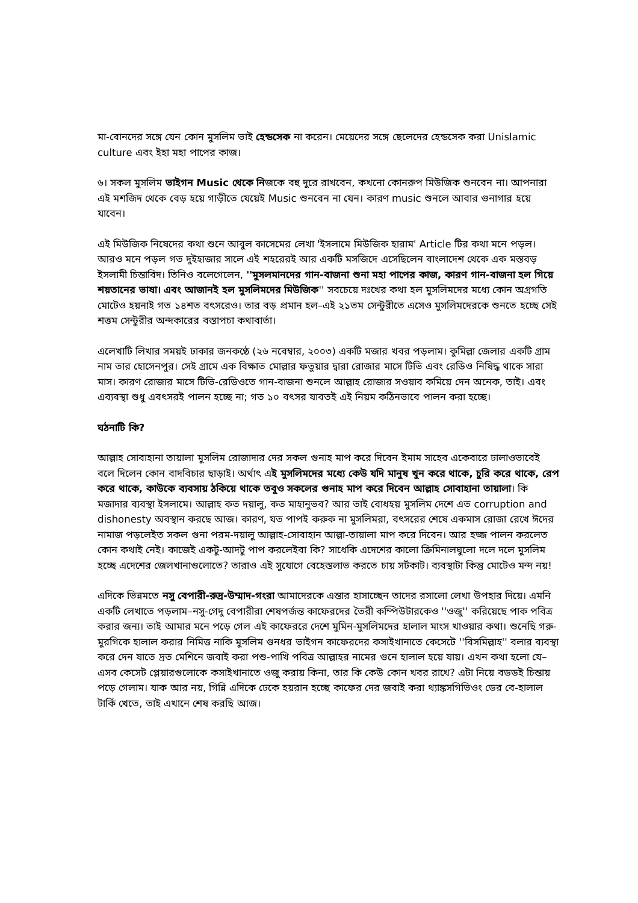মা-বোনদের সঙ্গে যেন কোন মুসলিম ভাই হেন্ডসেক না করেন। মেয়েদের সঙ্গে ছেলেদের হেন্ডসেক করা Unislamic culture এবং ইহা মহা পাপের কাজ।
৬। সকল মুসলিম ভাইগন Music থেকে নিজকে বহু দুরে রাখবেন, কখনো কোনরুপ মিউজিক শুনবেন না। আপনারা এই মশজিদ থেকে বেড় হয়ে গাড়ীতে যেয়েই Music শুনবেন না যেন। কারণ music শুনলে আবার গুনাগার হয়ে যাবেন।
এই মিউজিক নিষেদের কথা শুনে আবুল কাসেমের লেখা 'ইসলামে মিউজিক হারাম' Article টির কথা মনে পড়ল। আরও মনে পড়ল গত দুইহাজার সালে এই শহরেরই আর একটি মসজিদে এসেছিলেন বাংলাদেশ থেকে এক মস্তবড় ইসলামী চিন্তাবিদ। তিনিও বলেগেলেন, ''মুসলমানদের গান-বাজনা শুনা মহা পাপের কাজ, কারণ গান-বাজনা হল গিয়ে শয়তানের ভাষা। এবং আজানই হল মুসলিমদের মিউজিক'' সবচেয়ে দঃখের কথা হল মুসলিমদের মধ্যে কোন অগ্রগতি মোটেও হয়নাই গত ১৪শত বৎসরেও। তার বড় প্রমান হল–এই ২১তম সেন্টুরীতে এসেও মুসলিমদেরকে শুনতে হচ্ছে সেই শত্তম সেন্টুরীর অন্দকারের বস্তাপচা কথাবার্তা।
এলেখাটি লিখার সময়ই ঢাকার জনকণ্ঠে (২৬ নবেম্বার, ২০০৩) একটি মজার খবর পড়লাম। কুমিল্লা জেলার একটি গ্রাম নাম তার হোসেনপুর। সেই গ্রামে এক বিক্ষাত মোল্লার ফতুয়ার দ্বারা রোজার মাসে টিভি এবং রেডিও নিষিদ্ধ থাকে সারা মাস। কারণ রোজার মাসে টিভি-রেডিওতে গান-বাজনা শুনলে আল্লাহ রোজার সওয়াব কমিয়ে দেন অনেক, তাই। এবং এব্যবস্থা শুধু এবৎসরই পালন হচ্ছে না; গত ১০ বৎসর যাবতই এই নিয়ম কঠিনভাবে পালন করা হচ্ছে।
ঘঠনাটি কি?
আল্লাহ সোবাহানা তায়ালা মুসলিম রোজাদার দের সকল গুনাহ মাপ করে দিবেন ইমাম সাহেব একেবারে ঢালাওভাবেই বলে দিলেন কোন বাদবিচার ছাড়াই। অর্থাৎ এই মুসলিমদের মধ্যে কেউ যদি মানুষ খুন করে থাকে, চুরি করে থাকে, রেপ করে থাকে, কাউকে ব্যবসায় ঠকিয়ে থাকে তবুও সকলের গুনাহ মাপ করে দিবেন আল্লাহ সোবাহানা তায়ালা। কি মজাদার ব্যবস্থা ইসলামে। আল্লাহ কত দয়ালু, কত মাহানুভব? আর তাই বোধহয় মুসলিম দেশে এত corruption and dishonesty অবস্থান করছে আজ। কারণ, যত পাপই করুক না মুসলিমরা, বৎসরের শেষে একমাস রোজা রেখে ঈদের নামাজ পড়লেইত সকল গুনা পরম-দয়ালু আল্লাহ-সোবাহান আল্লা-তায়ালা মাপ করে দিবেন। আর হজ্জ পালন করলেত কোন কথাই নেই। কাজেই একটু-আদটু পাপ করলেইবা কি? সাধেকি এদেশের কালো ক্রিমিনালঘুলো দলে দলে মুসলিম হচ্ছে এদেশের জেলখানাগুলোতে? তারাও এই সুযোগে বেহেস্তলাভ করতে চায় সর্টকাট। ব্যবস্থাটা কিন্তু মোটেও মন্দ নয়!
এদিকে ভিন্নমতে নসু বেপারী-রুদ্র-উম্মাদ-গংরা আমাদেরকে এন্তার হাসাচ্ছেন তাদের রসালো লেখা উপহার দিয়ে। এমনি একটি লেখাতে পড়লাম–নসু-গেদু বেপারীরা শেষপর্জন্ত কাফেরদের তৈরী কম্পিউটারকেও ''ওজু'' করিয়েছে পাক পবিত্র করার জন্য। তাই আমার মনে পড়ে গেল এই কাফেররে দেশে মুমিন-মুসলিমদের হালাল মাংস খাওয়ার কথা। শুনেছি গরু-মুরগিকে হালাল করার নিমিত্ত নাকি মুসলিম গুনধর ভাইগন কাফেরদের কসাইখানাতে কেসেটে ''বিসমিল্লাহ'' বলার ব্যবস্থা করে দেন যাতে দ্রত মেশিনে জবাই করা পশু-পাখি পবিত্র আল্লাহর নামের গুনে হালাল হয়ে যায়। এখন কথা হলো যে–এসব কেসেট প্লেয়ারগুলোকে কসাইখানাতে ওজু করায় কিনা, তার কি কেউ কোন খবর রাখে? এটা নিয়ে বডডই চিন্তায় পড়ে গেলাম। যাক আর নয়, গিন্নি এদিকে ঢেকে হয়রান হচ্ছে কাফের দের জবাই করা থ্যাঙ্কসগিভিওং ডের বে-হালাল টার্কি খেতে, তাই এখানে শেষ করছি আজ।